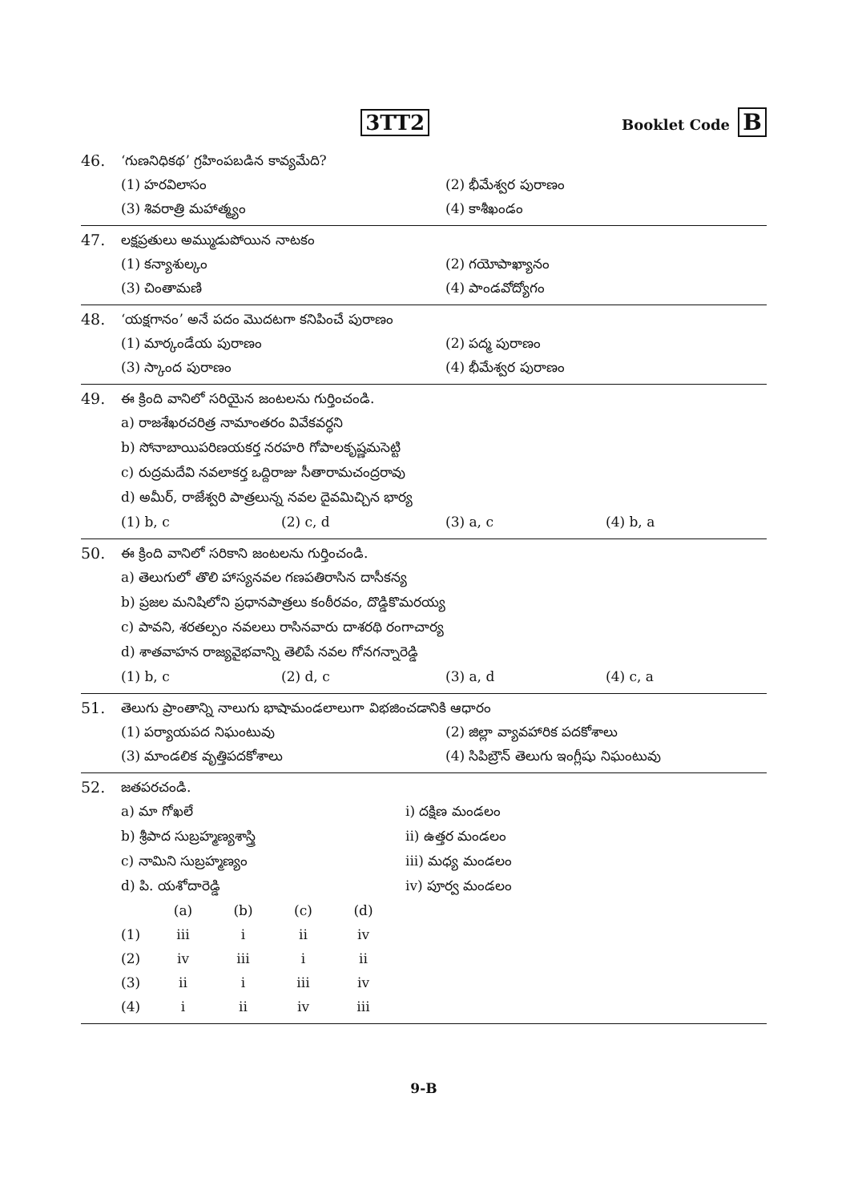3TT2
Booklet Code B
46. ‘గుణనిధికథ’ గ్రహింపబడిన కావ్యమేది?
(1) హరవిలాసం
(2) భీమేశ్వర పురాణం
(3) శివరాత్రి మహాత్మ్యం
(4) కాశీఖండం
47. లక్షప్రతులు అమ్ముడుపోయిన నాటకం
(1) కన్యాశుల్కం
(2) గయోపాఖ్యానం
(3) చింతామణి
(4) పాండవోద్యోగం
48. ‘యక్షగానం’ అనే పదం మొదటగా కనిపించే పురాణం
(1) మార్కండేయ పురాణం
(2) పద్మ పురాణం
(3) స్కాంద పురాణం
(4) భీమేశ్వర పురాణం
49. ఈ క్రింది వానిలో సరియైన జంటలను గుర్తించండి.
a) రాజశేఖరచరిత్ర నామాంతరం వివేకవర్ధని
b) సోనాబాయిపరిణయకర్త నరహరి గోపాలకృష్ణమసెట్టి
c) రుద్రమదేవి నవలాకర్త ఒద్దిరాజు సీతారామచంద్రరావు
d) అమీర్, రాజేశ్వరి పాత్రలున్న నవల దైవమిచ్చిన భార్య
(1) b, c
(2) c, d
(3) a, c
(4) b, a
50. ఈ క్రింది వానిలో సరికాని జంటలను గుర్తించండి.
a) తెలుగులో తొలి హాస్యనవల గణపతిరాసిన దాసీకన్య
b) ప్రజల మనిషిలోని ప్రధానపాత్రలు కంఠీరవం, దొడ్డికొమరయ్య
c) పావని, శరతల్పం నవలలు రాసినవారు దాశరథి రంగాచార్య
d) శాతవాహన రాజ్యవైభవాన్ని తెలిపే నవల గోనగన్నారెడ్డి
(1) b, c
(2) d, c
(3) a, d
(4) c, a
51. తెలుగు ప్రాంతాన్ని నాలుగు భాషామండలాలుగా విభజించడానికి ఆధారం
(1) పర్యాయపద నిఘంటువు
(2) జిల్లా వ్యావహారిక పదకోశాలు
(3) మాండలిక వృత్తిపదకోశాలు
(4) సిపిబ్రౌన్ తెలుగు ఇంగ్లీషు నిఘంటువు
52. జతపరచండి.
a) మా గోఖలే
i) దక్షిణ మండలం
b) శ్రీపాద సుబ్రహ్మణ్యశాస్త్రి
ii) ఉత్తర మండలం
c) నామిని సుబ్రహ్మణ్యం
iii) మధ్య మండలం
d) పి. యశోదారెడ్డి
iv) పూర్వ మండలం
| | (a) | (b) | (c) | (d) |
| --- | --- | --- | --- | --- |
| (1) | iii | i | ii | iv |
| (2) | iv | iii | i | ii |
| (3) | ii | i | iii | iv |
| (4) | i | ii | iv | iii |
9-B